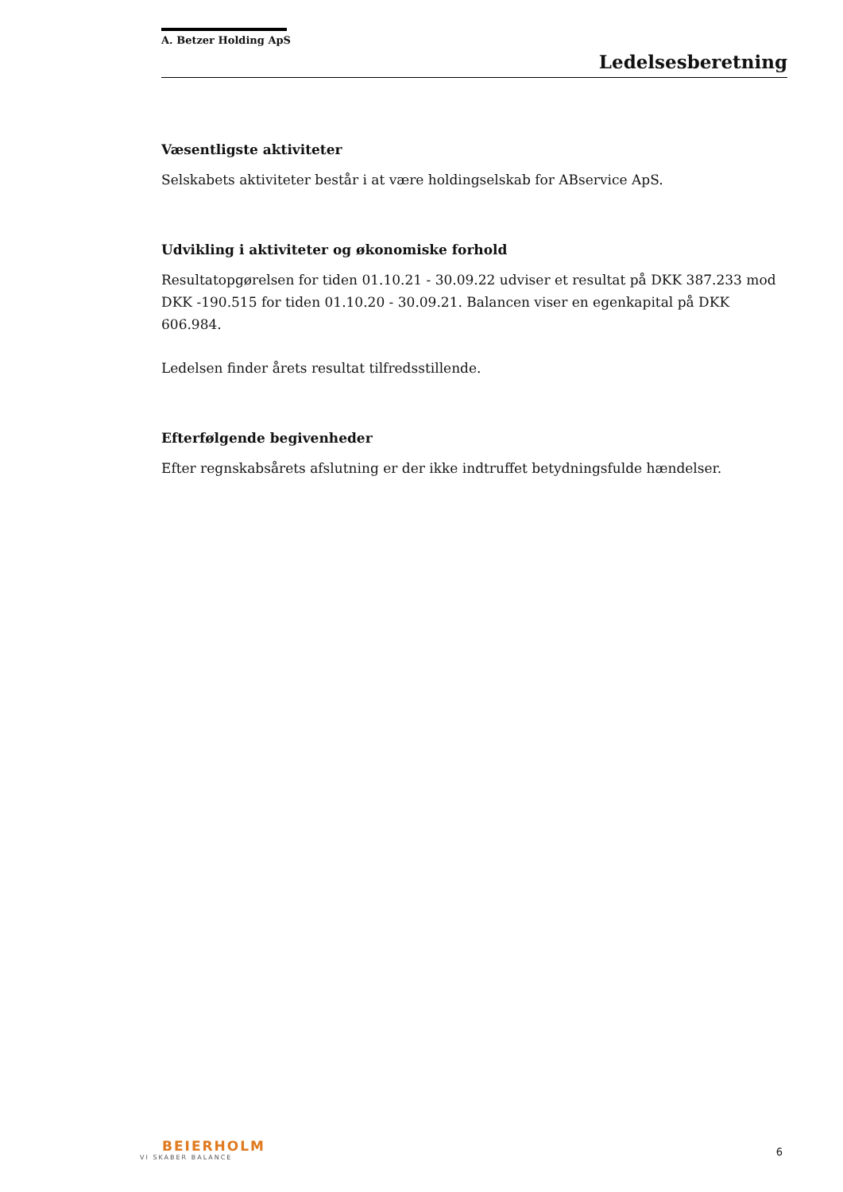A. Betzer Holding ApS
Ledelsesberetning
Væsentligste aktiviteter
Selskabets aktiviteter består i at være holdingselskab for ABservice ApS.
Udvikling i aktiviteter og økonomiske forhold
Resultatopgørelsen for tiden 01.10.21 - 30.09.22 udviser et resultat på DKK 387.233 mod DKK -190.515 for tiden 01.10.20 - 30.09.21. Balancen viser en egenkapital på DKK 606.984.
Ledelsen finder årets resultat tilfredsstillende.
Efterfølgende begivenheder
Efter regnskabsårets afslutning er der ikke indtruffet betydningsfulde hændelser.
BEIERHOLM
VI SKABER BALANCE
6